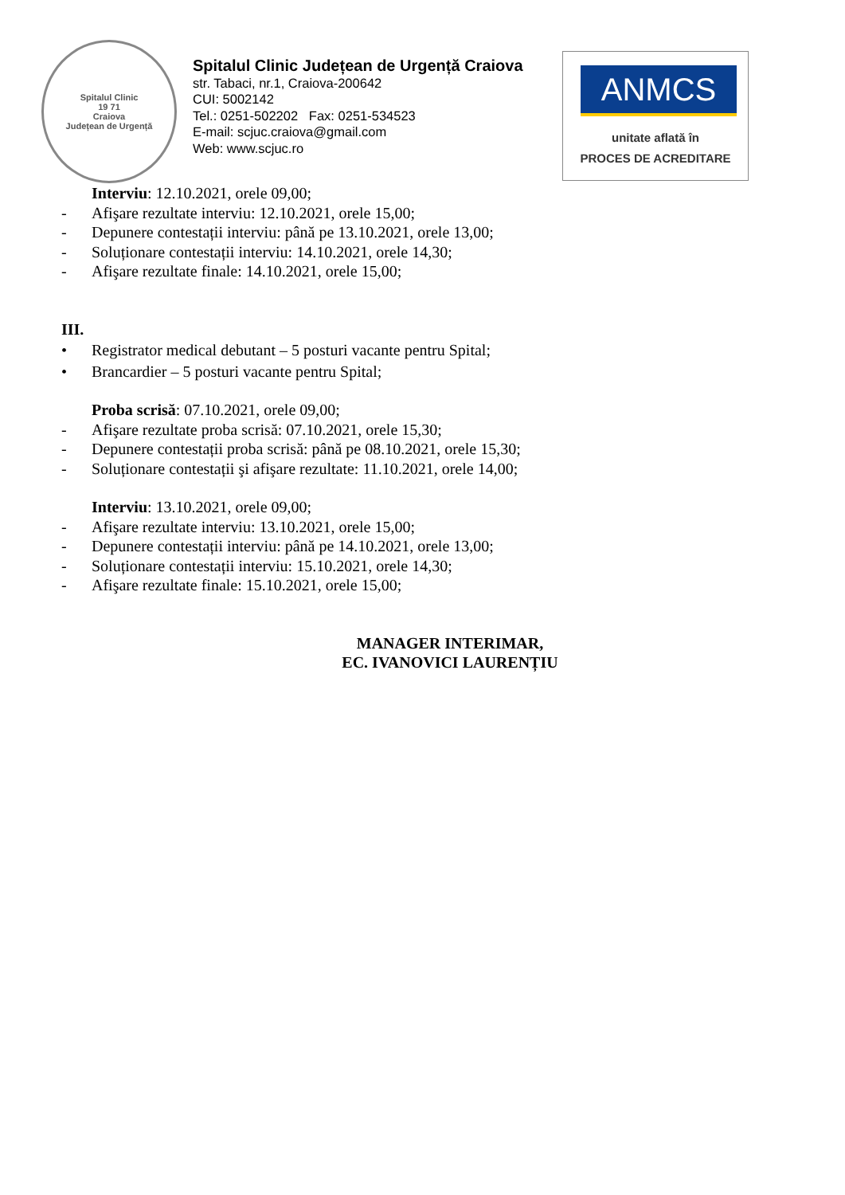Spitalul Clinic
19 71
Craiova
Județean de Urgență
Spitalul Clinic Județean de Urgență Craiova
str. Tabaci, nr.1, Craiova-200642
CUI: 5002142
Tel.: 0251-502202 Fax: 0251-534523
E-mail: scjuc.craiova@gmail.com
Web: www.scjuc.ro
ANMCS
unitate aflată în
PROCES DE ACREDITARE
Interviu: 12.10.2021, orele 09,00;
- Afişare rezultate interviu: 12.10.2021, orele 15,00;
- Depunere contestații interviu: până pe 13.10.2021, orele 13,00;
- Soluționare contestații interviu: 14.10.2021, orele 14,30;
- Afişare rezultate finale: 14.10.2021, orele 15,00;
III.
• Registrator medical debutant – 5 posturi vacante pentru Spital;
• Brancardier – 5 posturi vacante pentru Spital;
Proba scrisă: 07.10.2021, orele 09,00;
- Afişare rezultate proba scrisă: 07.10.2021, orele 15,30;
- Depunere contestații proba scrisă: până pe 08.10.2021, orele 15,30;
- Soluționare contestații şi afişare rezultate: 11.10.2021, orele 14,00;
Interviu: 13.10.2021, orele 09,00;
- Afişare rezultate interviu: 13.10.2021, orele 15,00;
- Depunere contestații interviu: până pe 14.10.2021, orele 13,00;
- Soluționare contestații interviu: 15.10.2021, orele 14,30;
- Afişare rezultate finale: 15.10.2021, orele 15,00;
MANAGER INTERIMAR,
EC. IVANOVICI LAURENȚIU